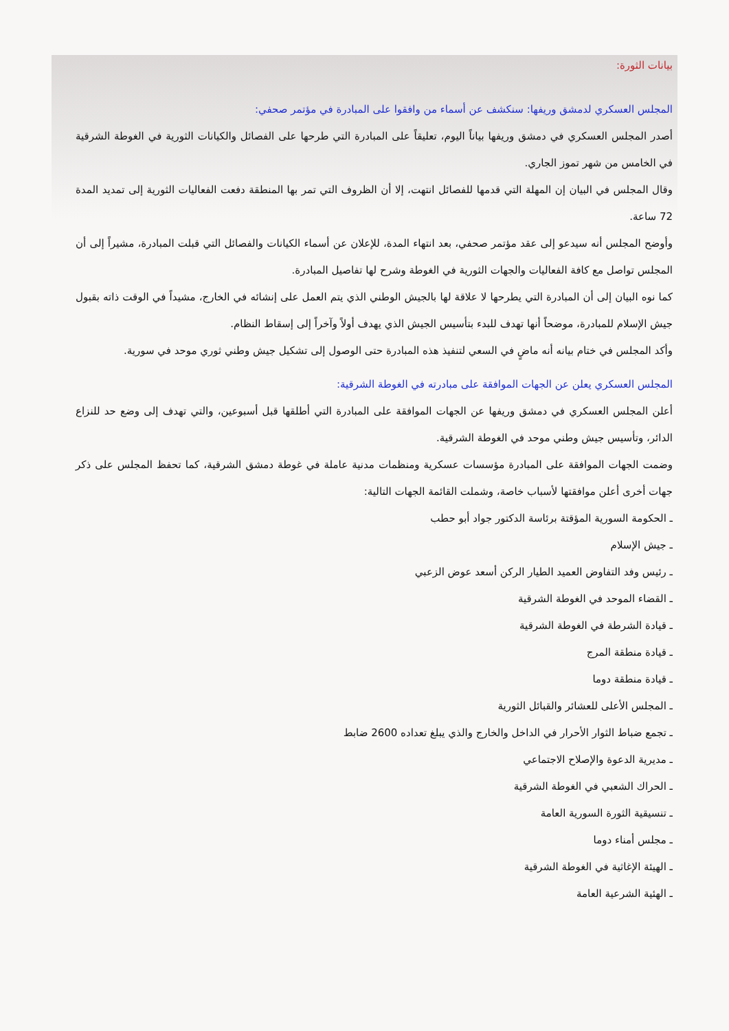بيانات الثورة:
المجلس العسكري لدمشق وريفها: سنكشف عن أسماء من وافقوا على المبادرة في مؤتمر صحفي:
أصدر المجلس العسكري في دمشق وريفها بياناً اليوم، تعليقاً على المبادرة التي طرحها على الفصائل والكيانات الثورية في الغوطة الشرقية في الخامس من شهر تموز الجاري.
وقال المجلس في البيان إن المهلة التي قدمها للفصائل انتهت، إلا أن الظروف التي تمر بها المنطقة دفعت الفعاليات الثورية إلى تمديد المدة 72 ساعة.
وأوضح المجلس أنه سيدعو إلى عقد مؤتمر صحفي، بعد انتهاء المدة، للإعلان عن أسماء الكيانات والفصائل التي قبلت المبادرة، مشيراً إلى أن المجلس تواصل مع كافة الفعاليات والجهات الثورية في الغوطة وشرح لها تفاصيل المبادرة.
كما نوه البيان إلى أن المبادرة التي يطرحها لا علاقة لها بالجيش الوطني الذي يتم العمل على إنشائه في الخارج، مشيداً في الوقت ذاته بقبول جيش الإسلام للمبادرة، موضحاً أنها تهدف للبدء بتأسيس الجيش الذي يهدف أولاً وآخراً إلى إسقاط النظام.
وأكد المجلس في ختام بيانه أنه ماضٍ في السعي لتنفيذ هذه المبادرة حتى الوصول إلى تشكيل جيش وطني ثوري موحد في سورية.
المجلس العسكري يعلن عن الجهات الموافقة على مبادرته في الغوطة الشرقية:
أعلن المجلس العسكري في دمشق وريفها عن الجهات الموافقة على المبادرة التي أطلقها قبل أسبوعين، والتي تهدف إلى وضع حد للنزاع الدائر، وتأسيس جيش وطني موحد في الغوطة الشرقية.
وضمت الجهات الموافقة على المبادرة مؤسسات عسكرية ومنظمات مدنية عاملة في غوطة دمشق الشرقية، كما تحفظ المجلس على ذكر جهات أخرى أعلن موافقتها لأسباب خاصة، وشملت القائمة الجهات التالية:
ـ الحكومة السورية المؤقتة برئاسة الدكتور جواد أبو حطب
ـ جيش الإسلام
ـ رئيس وفد التفاوض العميد الطيار الركن أسعد عوض الزعبي
ـ القضاء الموحد في الغوطة الشرقية
ـ قيادة الشرطة في الغوطة الشرقية
ـ قيادة منطقة المرج
ـ قيادة منطقة دوما
ـ المجلس الأعلى للعشائر والقبائل الثورية
ـ تجمع ضباط الثوار الأحرار في الداخل والخارج والذي يبلغ تعداده 2600 ضابط
ـ مديرية الدعوة والإصلاح الاجتماعي
ـ الحراك الشعبي في الغوطة الشرقية
ـ تنسيقية الثورة السورية العامة
ـ مجلس أمناء دوما
ـ الهيئة الإغاثية في الغوطة الشرقية
ـ الهئية الشرعية العامة